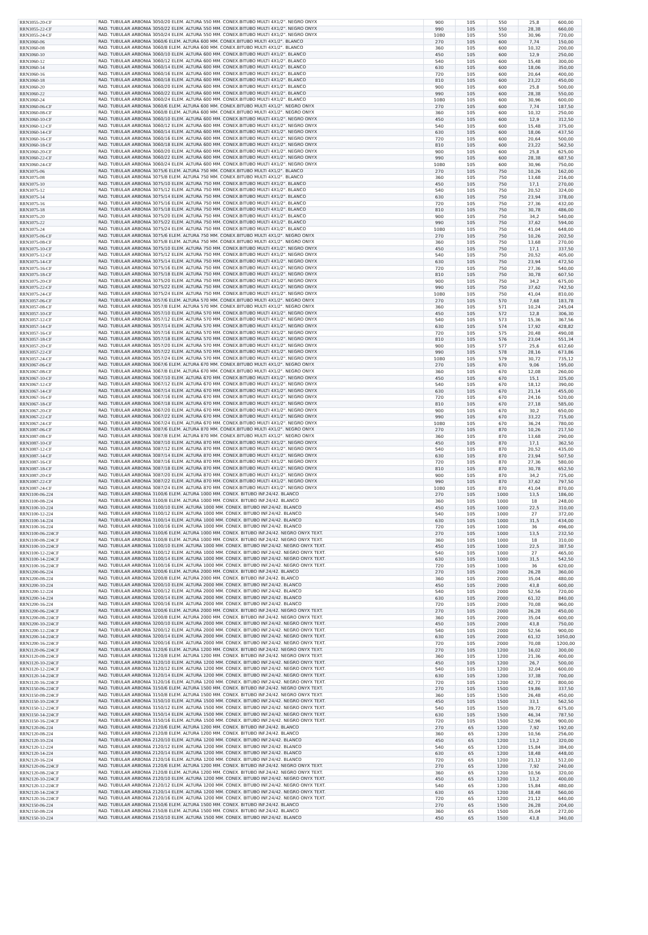| RRN3055-20-CF | RAD. TUBULAR ARBONIA 3050/20 ELEM. ALTURA 550 MM. CONEX.BITUBO MULTI 4X1/2". NEGRO ONYX | 900 | 105 | 550 | 25,8 | 600,00 |
| RRN3055-22-CF | RAD. TUBULAR ARBONIA 3050/22 ELEM. ALTURA 550 MM. CONEX.BITUBO MULTI 4X1/2". NEGRO ONYX | 990 | 105 | 550 | 28,38 | 660,00 |
| RRN3055-24-CF | RAD. TUBULAR ARBONIA 3050/24 ELEM. ALTURA 550 MM. CONEX.BITUBO MULTI 4X1/2". NEGRO ONYX | 1080 | 105 | 550 | 30,96 | 720,00 |
| RRN3060-06 | RAD. TUBULAR ARBONIA 3060/6 ELEM. ALTURA 600 MM. CONEX.BITUBO MULTI 4X1/2". BLANCO | 270 | 105 | 600 | 7,74 | 150,00 |
| RRN3060-08 | RAD. TUBULAR ARBONIA 3060/8 ELEM. ALTURA 600 MM. CONEX.BITUBO MULTI 4X1/2". BLANCO | 360 | 105 | 600 | 10,32 | 200,00 |
| RRN3060-10 | RAD. TUBULAR ARBONIA 3060/10 ELEM. ALTURA 600 MM. CONEX.BITUBO MULTI 4X1/2". BLANCO | 450 | 105 | 600 | 12,9 | 250,00 |
| RRN3060-12 | RAD. TUBULAR ARBONIA 3060/12 ELEM. ALTURA 600 MM. CONEX.BITUBO MULTI 4X1/2". BLANCO | 540 | 105 | 600 | 15,48 | 300,00 |
| RRN3060-14 | RAD. TUBULAR ARBONIA 3060/14 ELEM. ALTURA 600 MM. CONEX.BITUBO MULTI 4X1/2". BLANCO | 630 | 105 | 600 | 18,06 | 350,00 |
| RRN3060-16 | RAD. TUBULAR ARBONIA 3060/16 ELEM. ALTURA 600 MM. CONEX.BITUBO MULTI 4X1/2". BLANCO | 720 | 105 | 600 | 20,64 | 400,00 |
| RRN3060-18 | RAD. TUBULAR ARBONIA 3060/18 ELEM. ALTURA 600 MM. CONEX.BITUBO MULTI 4X1/2". BLANCO | 810 | 105 | 600 | 23,22 | 450,00 |
| RRN3060-20 | RAD. TUBULAR ARBONIA 3060/20 ELEM. ALTURA 600 MM. CONEX.BITUBO MULTI 4X1/2". BLANCO | 900 | 105 | 600 | 25,8 | 500,00 |
| RRN3060-22 | RAD. TUBULAR ARBONIA 3060/22 ELEM. ALTURA 600 MM. CONEX.BITUBO MULTI 4X1/2". BLANCO | 990 | 105 | 600 | 28,38 | 550,00 |
| RRN3060-24 | RAD. TUBULAR ARBONIA 3060/24 ELEM. ALTURA 600 MM. CONEX.BITUBO MULTI 4X1/2". BLANCO | 1080 | 105 | 600 | 30,96 | 600,00 |
| RRN3060-06-CF | RAD. TUBULAR ARBONIA 3060/6 ELEM. ALTURA 600 MM. CONEX.BITUBO MULTI 4X1/2". NEGRO ONYX | 270 | 105 | 600 | 7,74 | 187,50 |
| RRN3060-08-CF | RAD. TUBULAR ARBONIA 3060/8 ELEM. ALTURA 600 MM. CONEX.BITUBO MULTI 4X1/2". NEGRO ONYX | 360 | 105 | 600 | 10,32 | 250,00 |
| RRN3060-10-CF | RAD. TUBULAR ARBONIA 3060/10 ELEM. ALTURA 600 MM. CONEX.BITUBO MULTI 4X1/2". NEGRO ONYX | 450 | 105 | 600 | 12,9 | 312,50 |
| RRN3060-12-CF | RAD. TUBULAR ARBONIA 3060/12 ELEM. ALTURA 600 MM. CONEX.BITUBO MULTI 4X1/2". NEGRO ONYX | 540 | 105 | 600 | 15,48 | 375,00 |
| RRN3060-14-CF | RAD. TUBULAR ARBONIA 3060/14 ELEM. ALTURA 600 MM. CONEX.BITUBO MULTI 4X1/2". NEGRO ONYX | 630 | 105 | 600 | 18,06 | 437,50 |
| RRN3060-16-CF | RAD. TUBULAR ARBONIA 3060/16 ELEM. ALTURA 600 MM. CONEX.BITUBO MULTI 4X1/2". NEGRO ONYX | 720 | 105 | 600 | 20,64 | 500,00 |
| RRN3060-18-CF | RAD. TUBULAR ARBONIA 3060/18 ELEM. ALTURA 600 MM. CONEX.BITUBO MULTI 4X1/2". NEGRO ONYX | 810 | 105 | 600 | 23,22 | 562,50 |
| RRN3060-20-CF | RAD. TUBULAR ARBONIA 3060/20 ELEM. ALTURA 600 MM. CONEX.BITUBO MULTI 4X1/2". NEGRO ONYX | 900 | 105 | 600 | 25,8 | 625,00 |
| RRN3060-22-CF | RAD. TUBULAR ARBONIA 3060/22 ELEM. ALTURA 600 MM. CONEX.BITUBO MULTI 4X1/2". NEGRO ONYX | 990 | 105 | 600 | 28,38 | 687,50 |
| RRN3060-24-CF | RAD. TUBULAR ARBONIA 3060/24 ELEM. ALTURA 600 MM. CONEX.BITUBO MULTI 4X1/2". NEGRO ONYX | 1080 | 105 | 600 | 30,96 | 750,00 |
| RRN3075-06 | RAD. TUBULAR ARBONIA 3075/6 ELEM. ALTURA 750 MM. CONEX.BITUBO MULTI 4X1/2". BLANCO | 270 | 105 | 750 | 10,26 | 162,00 |
| RRN3075-08 | RAD. TUBULAR ARBONIA 3075/8 ELEM. ALTURA 750 MM. CONEX.BITUBO MULTI 4X1/2". BLANCO | 360 | 105 | 750 | 13,68 | 216,00 |
| RRN3075-10 | RAD. TUBULAR ARBONIA 3075/10 ELEM. ALTURA 750 MM. CONEX.BITUBO MULTI 4X1/2". BLANCO | 450 | 105 | 750 | 17,1 | 270,00 |
| RRN3075-12 | RAD. TUBULAR ARBONIA 3075/12 ELEM. ALTURA 750 MM. CONEX.BITUBO MULTI 4X1/2". BLANCO | 540 | 105 | 750 | 20,52 | 324,00 |
| RRN3075-14 | RAD. TUBULAR ARBONIA 3075/14 ELEM. ALTURA 750 MM. CONEX.BITUBO MULTI 4X1/2". BLANCO | 630 | 105 | 750 | 23,94 | 378,00 |
| RRN3075-16 | RAD. TUBULAR ARBONIA 3075/16 ELEM. ALTURA 750 MM. CONEX.BITUBO MULTI 4X1/2". BLANCO | 720 | 105 | 750 | 27,36 | 432,00 |
| RRN3075-18 | RAD. TUBULAR ARBONIA 3075/18 ELEM. ALTURA 750 MM. CONEX.BITUBO MULTI 4X1/2". BLANCO | 810 | 105 | 750 | 30,78 | 486,00 |
| RRN3075-20 | RAD. TUBULAR ARBONIA 3075/20 ELEM. ALTURA 750 MM. CONEX.BITUBO MULTI 4X1/2". BLANCO | 900 | 105 | 750 | 34,2 | 540,00 |
| RRN3075-22 | RAD. TUBULAR ARBONIA 3075/22 ELEM. ALTURA 750 MM. CONEX.BITUBO MULTI 4X1/2". BLANCO | 990 | 105 | 750 | 37,62 | 594,00 |
| RRN3075-24 | RAD. TUBULAR ARBONIA 3075/24 ELEM. ALTURA 750 MM. CONEX.BITUBO MULTI 4X1/2". BLANCO | 1080 | 105 | 750 | 41,04 | 648,00 |
| RRN3075-06-CF | RAD. TUBULAR ARBONIA 3075/6 ELEM. ALTURA 750 MM. CONEX.BITUBO MULTI 4X1/2". NEGRO ONYX | 270 | 105 | 750 | 10,26 | 202,50 |
| RRN3075-08-CF | RAD. TUBULAR ARBONIA 3075/8 ELEM. ALTURA 750 MM. CONEX.BITUBO MULTI 4X1/2". NEGRO ONYX | 360 | 105 | 750 | 13,68 | 270,00 |
| RRN3075-10-CF | RAD. TUBULAR ARBONIA 3075/10 ELEM. ALTURA 750 MM. CONEX.BITUBO MULTI 4X1/2". NEGRO ONYX | 450 | 105 | 750 | 17,1 | 337,50 |
| RRN3075-12-CF | RAD. TUBULAR ARBONIA 3075/12 ELEM. ALTURA 750 MM. CONEX.BITUBO MULTI 4X1/2". NEGRO ONYX | 540 | 105 | 750 | 20,52 | 405,00 |
| RRN3075-14-CF | RAD. TUBULAR ARBONIA 3075/14 ELEM. ALTURA 750 MM. CONEX.BITUBO MULTI 4X1/2". NEGRO ONYX | 630 | 105 | 750 | 23,94 | 472,50 |
| RRN3075-16-CF | RAD. TUBULAR ARBONIA 3075/16 ELEM. ALTURA 750 MM. CONEX.BITUBO MULTI 4X1/2". NEGRO ONYX | 720 | 105 | 750 | 27,36 | 540,00 |
| RRN3075-18-CF | RAD. TUBULAR ARBONIA 3075/18 ELEM. ALTURA 750 MM. CONEX.BITUBO MULTI 4X1/2". NEGRO ONYX | 810 | 105 | 750 | 30,78 | 607,50 |
| RRN3075-20-CF | RAD. TUBULAR ARBONIA 3075/20 ELEM. ALTURA 750 MM. CONEX.BITUBO MULTI 4X1/2". NEGRO ONYX | 900 | 105 | 750 | 34,2 | 675,00 |
| RRN3075-22-CF | RAD. TUBULAR ARBONIA 3075/22 ELEM. ALTURA 750 MM. CONEX.BITUBO MULTI 4X1/2". NEGRO ONYX | 990 | 105 | 750 | 37,62 | 742,50 |
| RRN3075-24-CF | RAD. TUBULAR ARBONIA 3075/24 ELEM. ALTURA 750 MM. CONEX.BITUBO MULTI 4X1/2". NEGRO ONYX | 1080 | 105 | 750 | 41,04 | 810,00 |
| RRN3057-06-CF | RAD. TUBULAR ARBONIA 3057/6 ELEM. ALTURA 570 MM. CONEX.BITUBO MULTI 4X1/2". NEGRO ONYX | 270 | 105 | 570 | 7,68 | 183,78 |
| RRN3057-08-CF | RAD. TUBULAR ARBONIA 3057/8 ELEM. ALTURA 570 MM. CONEX.BITUBO MULTI 4X1/2". NEGRO ONYX | 360 | 105 | 571 | 10,24 | 245,04 |
| RRN3057-10-CF | RAD. TUBULAR ARBONIA 3057/10 ELEM. ALTURA 570 MM. CONEX.BITUBO MULTI 4X1/2". NEGRO ONYX | 450 | 105 | 572 | 12,8 | 306,30 |
| RRN3057-12-CF | RAD. TUBULAR ARBONIA 3057/12 ELEM. ALTURA 570 MM. CONEX.BITUBO MULTI 4X1/2". NEGRO ONYX | 540 | 105 | 573 | 15,36 | 367,56 |
| RRN3057-14-CF | RAD. TUBULAR ARBONIA 3057/14 ELEM. ALTURA 570 MM. CONEX.BITUBO MULTI 4X1/2". NEGRO ONYX | 630 | 105 | 574 | 17,92 | 428,82 |
| RRN3057-16-CF | RAD. TUBULAR ARBONIA 3057/16 ELEM. ALTURA 570 MM. CONEX.BITUBO MULTI 4X1/2". NEGRO ONYX | 720 | 105 | 575 | 20,48 | 490,08 |
| RRN3057-18-CF | RAD. TUBULAR ARBONIA 3057/18 ELEM. ALTURA 570 MM. CONEX.BITUBO MULTI 4X1/2". NEGRO ONYX | 810 | 105 | 576 | 23,04 | 551,34 |
| RRN3057-20-CF | RAD. TUBULAR ARBONIA 3057/20 ELEM. ALTURA 570 MM. CONEX.BITUBO MULTI 4X1/2". NEGRO ONYX | 900 | 105 | 577 | 25,6 | 612,60 |
| RRN3057-22-CF | RAD. TUBULAR ARBONIA 3057/22 ELEM. ALTURA 570 MM. CONEX.BITUBO MULTI 4X1/2". NEGRO ONYX | 990 | 105 | 578 | 28,16 | 673,86 |
| RRN3057-24-CF | RAD. TUBULAR ARBONIA 3057/24 ELEM. ALTURA 570 MM. CONEX.BITUBO MULTI 4X1/2". NEGRO ONYX | 1080 | 105 | 579 | 30,72 | 735,12 |
| RRN3067-06-CF | RAD. TUBULAR ARBONIA 3067/6 ELEM. ALTURA 670 MM. CONEX.BITUBO MULTI 4X1/2". NEGRO ONYX | 270 | 105 | 670 | 9,06 | 195,00 |
| RRN3067-08-CF | RAD. TUBULAR ARBONIA 3067/8 ELEM. ALTURA 670 MM. CONEX.BITUBO MULTI 4X1/2". NEGRO ONYX | 360 | 105 | 670 | 12,08 | 260,00 |
| RRN3067-10-CF | RAD. TUBULAR ARBONIA 3067/10 ELEM. ALTURA 670 MM. CONEX.BITUBO MULTI 4X1/2". NEGRO ONYX | 450 | 105 | 670 | 15,1 | 325,00 |
| RRN3067-12-CF | RAD. TUBULAR ARBONIA 3067/12 ELEM. ALTURA 670 MM. CONEX.BITUBO MULTI 4X1/2". NEGRO ONYX | 540 | 105 | 670 | 18,12 | 390,00 |
| RRN3067-14-CF | RAD. TUBULAR ARBONIA 3067/14 ELEM. ALTURA 670 MM. CONEX.BITUBO MULTI 4X1/2". NEGRO ONYX | 630 | 105 | 670 | 21,14 | 455,00 |
| RRN3067-16-CF | RAD. TUBULAR ARBONIA 3067/16 ELEM. ALTURA 670 MM. CONEX.BITUBO MULTI 4X1/2". NEGRO ONYX | 720 | 105 | 670 | 24,16 | 520,00 |
| RRN3067-18-CF | RAD. TUBULAR ARBONIA 3067/18 ELEM. ALTURA 670 MM. CONEX.BITUBO MULTI 4X1/2". NEGRO ONYX | 810 | 105 | 670 | 27,18 | 585,00 |
| RRN3067-20-CF | RAD. TUBULAR ARBONIA 3067/20 ELEM. ALTURA 670 MM. CONEX.BITUBO MULTI 4X1/2". NEGRO ONYX | 900 | 105 | 670 | 30,2 | 650,00 |
| RRN3067-22-CF | RAD. TUBULAR ARBONIA 3067/22 ELEM. ALTURA 670 MM. CONEX.BITUBO MULTI 4X1/2". NEGRO ONYX | 990 | 105 | 670 | 33,22 | 715,00 |
| RRN3067-24-CF | RAD. TUBULAR ARBONIA 3067/24 ELEM. ALTURA 670 MM. CONEX.BITUBO MULTI 4X1/2". NEGRO ONYX | 1080 | 105 | 670 | 36,24 | 780,00 |
| RRN3087-06-CF | RAD. TUBULAR ARBONIA 3087/6 ELEM. ALTURA 870 MM. CONEX.BITUBO MULTI 4X1/2". NEGRO ONYX | 270 | 105 | 870 | 10,26 | 217,50 |
| RRN3087-08-CF | RAD. TUBULAR ARBONIA 3087/8 ELEM. ALTURA 870 MM. CONEX.BITUBO MULTI 4X1/2". NEGRO ONYX | 360 | 105 | 870 | 13,68 | 290,00 |
| RRN3087-10-CF | RAD. TUBULAR ARBONIA 3087/10 ELEM. ALTURA 870 MM. CONEX.BITUBO MULTI 4X1/2". NEGRO ONYX | 450 | 105 | 870 | 17,1 | 362,50 |
| RRN3087-12-CF | RAD. TUBULAR ARBONIA 3087/12 ELEM. ALTURA 870 MM. CONEX.BITUBO MULTI 4X1/2". NEGRO ONYX | 540 | 105 | 870 | 20,52 | 435,00 |
| RRN3087-14-CF | RAD. TUBULAR ARBONIA 3087/14 ELEM. ALTURA 870 MM. CONEX.BITUBO MULTI 4X1/2". NEGRO ONYX | 630 | 105 | 870 | 23,94 | 507,50 |
| RRN3087-16-CF | RAD. TUBULAR ARBONIA 3087/16 ELEM. ALTURA 870 MM. CONEX.BITUBO MULTI 4X1/2". NEGRO ONYX | 720 | 105 | 870 | 27,36 | 580,00 |
| RRN3087-18-CF | RAD. TUBULAR ARBONIA 3087/18 ELEM. ALTURA 870 MM. CONEX.BITUBO MULTI 4X1/2". NEGRO ONYX | 810 | 105 | 870 | 30,78 | 652,50 |
| RRN3087-20-CF | RAD. TUBULAR ARBONIA 3087/20 ELEM. ALTURA 870 MM. CONEX.BITUBO MULTI 4X1/2". NEGRO ONYX | 900 | 105 | 870 | 34,2 | 725,00 |
| RRN3087-22-CF | RAD. TUBULAR ARBONIA 3087/22 ELEM. ALTURA 870 MM. CONEX.BITUBO MULTI 4X1/2". NEGRO ONYX | 990 | 105 | 870 | 37,62 | 797,50 |
| RRN3087-24-CF | RAD. TUBULAR ARBONIA 3087/24 ELEM. ALTURA 870 MM. CONEX.BITUBO MULTI 4X1/2". NEGRO ONYX | 1080 | 105 | 870 | 41,04 | 870,00 |
| RRN3100-06-224 | RAD. TUBULAR ARBONIA 3100/6 ELEM. ALTURA 1000 MM. CONEX. BITUBO INF.24/42. BLANCO | 270 | 105 | 1000 | 13,5 | 186,00 |
| RRN3100-08-224 | RAD. TUBULAR ARBONIA 3100/8 ELEM. ALTURA 1000 MM. CONEX. BITUBO INF.24/42. BLANCO | 360 | 105 | 1000 | 18 | 248,00 |
| RRN3100-10-224 | RAD. TUBULAR ARBONIA 3100/10 ELEM. ALTURA 1000 MM. CONEX. BITUBO INF.24/42. BLANCO | 450 | 105 | 1000 | 22,5 | 310,00 |
| RRN3100-12-224 | RAD. TUBULAR ARBONIA 3100/12 ELEM. ALTURA 1000 MM. CONEX. BITUBO INF.24/42. BLANCO | 540 | 105 | 1000 | 27 | 372,00 |
| RRN3100-14-224 | RAD. TUBULAR ARBONIA 3100/14 ELEM. ALTURA 1000 MM. CONEX. BITUBO INF.24/42. BLANCO | 630 | 105 | 1000 | 31,5 | 434,00 |
| RRN3100-16-224 | RAD. TUBULAR ARBONIA 3100/16 ELEM. ALTURA 1000 MM. CONEX. BITUBO INF.24/42. BLANCO | 720 | 105 | 1000 | 36 | 496,00 |
| RRN3100-06-224CF | RAD. TUBULAR ARBONIA 3100/6 ELEM. ALTURA 1000 MM. CONEX. BITUBO INF.24/42. NEGRO ONYX TEXT. | 270 | 105 | 1000 | 13,5 | 232,50 |
| RRN3100-08-224CF | RAD. TUBULAR ARBONIA 3100/8 ELEM. ALTURA 1000 MM. CONEX. BITUBO INF.24/42. NEGRO ONYX TEXT. | 360 | 105 | 1000 | 18 | 310,00 |
| RRN3100-10-224CF | RAD. TUBULAR ARBONIA 3100/10 ELEM. ALTURA 1000 MM. CONEX. BITUBO INF.24/42. NEGRO ONYX TEXT. | 450 | 105 | 1000 | 22,5 | 387,50 |
| RRN3100-12-224CF | RAD. TUBULAR ARBONIA 3100/12 ELEM. ALTURA 1000 MM. CONEX. BITUBO INF.24/42. NEGRO ONYX TEXT. | 540 | 105 | 1000 | 27 | 465,00 |
| RRN3100-14-224CF | RAD. TUBULAR ARBONIA 3100/14 ELEM. ALTURA 1000 MM. CONEX. BITUBO INF.24/42. NEGRO ONYX TEXT. | 630 | 105 | 1000 | 31,5 | 542,50 |
| RRN3100-16-224CF | RAD. TUBULAR ARBONIA 3100/16 ELEM. ALTURA 1000 MM. CONEX. BITUBO INF.24/42. NEGRO ONYX TEXT. | 720 | 105 | 1000 | 36 | 620,00 |
| RRN3200-06-224 | RAD. TUBULAR ARBONIA 3200/6 ELEM. ALTURA 2000 MM. CONEX. BITUBO INF.24/42. BLANCO | 270 | 105 | 2000 | 26,28 | 360,00 |
| RRN3200-08-224 | RAD. TUBULAR ARBONIA 3200/8 ELEM. ALTURA 2000 MM. CONEX. BITUBO INF.24/42. BLANCO | 360 | 105 | 2000 | 35,04 | 480,00 |
| RRN3200-10-224 | RAD. TUBULAR ARBONIA 3200/10 ELEM. ALTURA 2000 MM. CONEX. BITUBO INF.24/42. BLANCO | 450 | 105 | 2000 | 43,8 | 600,00 |
| RRN3200-12-224 | RAD. TUBULAR ARBONIA 3200/12 ELEM. ALTURA 2000 MM. CONEX. BITUBO INF.24/42. BLANCO | 540 | 105 | 2000 | 52,56 | 720,00 |
| RRN3200-14-224 | RAD. TUBULAR ARBONIA 3200/14 ELEM. ALTURA 2000 MM. CONEX. BITUBO INF.24/42. BLANCO | 630 | 105 | 2000 | 61,32 | 840,00 |
| RRN3200-16-224 | RAD. TUBULAR ARBONIA 3200/16 ELEM. ALTURA 2000 MM. CONEX. BITUBO INF.24/42. BLANCO | 720 | 105 | 2000 | 70,08 | 960,00 |
| RRN3200-06-224CF | RAD. TUBULAR ARBONIA 3200/6 ELEM. ALTURA 2000 MM. CONEX. BITUBO INF.24/42. NEGRO ONYX TEXT. | 270 | 105 | 2000 | 26,28 | 450,00 |
| RRN3200-08-224CF | RAD. TUBULAR ARBONIA 3200/8 ELEM. ALTURA 2000 MM. CONEX. BITUBO INF.24/42. NEGRO ONYX TEXT. | 360 | 105 | 2000 | 35,04 | 600,00 |
| RRN3200-10-224CF | RAD. TUBULAR ARBONIA 3200/10 ELEM. ALTURA 2000 MM. CONEX. BITUBO INF.24/42. NEGRO ONYX TEXT. | 450 | 105 | 2000 | 43,8 | 750,00 |
| RRN3200-12-224CF | RAD. TUBULAR ARBONIA 3200/12 ELEM. ALTURA 2000 MM. CONEX. BITUBO INF.24/42. NEGRO ONYX TEXT. | 540 | 105 | 2000 | 52,56 | 900,00 |
| RRN3200-14-224CF | RAD. TUBULAR ARBONIA 3200/14 ELEM. ALTURA 2000 MM. CONEX. BITUBO INF.24/42. NEGRO ONYX TEXT. | 630 | 105 | 2000 | 61,32 | 1050,00 |
| RRN3200-16-224CF | RAD. TUBULAR ARBONIA 3200/16 ELEM. ALTURA 2000 MM. CONEX. BITUBO INF.24/42. NEGRO ONYX TEXT. | 720 | 105 | 2000 | 70,08 | 1200,00 |
| RRN3120-06-224CF | RAD. TUBULAR ARBONIA 3120/6 ELEM. ALTURA 1200 MM. CONEX. BITUBO INF.24/42. NEGRO ONYX TEXT. | 270 | 105 | 1200 | 16,02 | 300,00 |
| RRN3120-08-224CF | RAD. TUBULAR ARBONIA 3120/8 ELEM. ALTURA 1200 MM. CONEX. BITUBO INF.24/42. NEGRO ONYX TEXT. | 360 | 105 | 1200 | 21,36 | 400,00 |
| RRN3120-10-224CF | RAD. TUBULAR ARBONIA 3120/10 ELEM. ALTURA 1200 MM. CONEX. BITUBO INF.24/42. NEGRO ONYX TEXT. | 450 | 105 | 1200 | 26,7 | 500,00 |
| RRN3120-12-224CF | RAD. TUBULAR ARBONIA 3120/12 ELEM. ALTURA 1200 MM. CONEX. BITUBO INF.24/42. NEGRO ONYX TEXT. | 540 | 105 | 1200 | 32,04 | 600,00 |
| RRN3120-14-224CF | RAD. TUBULAR ARBONIA 3120/14 ELEM. ALTURA 1200 MM. CONEX. BITUBO INF.24/42. NEGRO ONYX TEXT. | 630 | 105 | 1200 | 37,38 | 700,00 |
| RRN3120-16-224CF | RAD. TUBULAR ARBONIA 3120/16 ELEM. ALTURA 1200 MM. CONEX. BITUBO INF.24/42. NEGRO ONYX TEXT. | 720 | 105 | 1200 | 42,72 | 800,00 |
| RRN3150-06-224CF | RAD. TUBULAR ARBONIA 3150/6 ELEM. ALTURA 1500 MM. CONEX. BITUBO INF.24/42. NEGRO ONYX TEXT. | 270 | 105 | 1500 | 19,86 | 337,50 |
| RRN3150-08-224CF | RAD. TUBULAR ARBONIA 3150/8 ELEM. ALTURA 1500 MM. CONEX. BITUBO INF.24/42. NEGRO ONYX TEXT. | 360 | 105 | 1500 | 26,48 | 450,00 |
| RRN3150-10-224CF | RAD. TUBULAR ARBONIA 3150/10 ELEM. ALTURA 1500 MM. CONEX. BITUBO INF.24/42. NEGRO ONYX TEXT. | 450 | 105 | 1500 | 33,1 | 562,50 |
| RRN3150-12-224CF | RAD. TUBULAR ARBONIA 3150/12 ELEM. ALTURA 1500 MM. CONEX. BITUBO INF.24/42. NEGRO ONYX TEXT. | 540 | 105 | 1500 | 39,72 | 675,00 |
| RRN3150-14-224CF | RAD. TUBULAR ARBONIA 3150/14 ELEM. ALTURA 1500 MM. CONEX. BITUBO INF.24/42. NEGRO ONYX TEXT. | 630 | 105 | 1500 | 46,34 | 787,50 |
| RRN3150-16-224CF | RAD. TUBULAR ARBONIA 3150/16 ELEM. ALTURA 1500 MM. CONEX. BITUBO INF.24/42. NEGRO ONYX TEXT. | 720 | 105 | 1500 | 52,96 | 900,00 |
| RRN2120-06-224 | RAD. TUBULAR ARBONIA 2120/6 ELEM. ALTURA 1200 MM. CONEX. BITUBO INF.24/42. BLANCO | 270 | 65 | 1200 | 7,92 | 192,00 |
| RRN2120-08-224 | RAD. TUBULAR ARBONIA 2120/8 ELEM. ALTURA 1200 MM. CONEX. BITUBO INF.24/42. BLANCO | 360 | 65 | 1200 | 10,56 | 256,00 |
| RRN2120-10-224 | RAD. TUBULAR ARBONIA 2120/10 ELEM. ALTURA 1200 MM. CONEX. BITUBO INF.24/42. BLANCO | 450 | 65 | 1200 | 13,2 | 320,00 |
| RRN2120-12-224 | RAD. TUBULAR ARBONIA 2120/12 ELEM. ALTURA 1200 MM. CONEX. BITUBO INF.24/42. BLANCO | 540 | 65 | 1200 | 15,84 | 384,00 |
| RRN2120-14-224 | RAD. TUBULAR ARBONIA 2120/14 ELEM. ALTURA 1200 MM. CONEX. BITUBO INF.24/42. BLANCO | 630 | 65 | 1200 | 18,48 | 448,00 |
| RRN2120-16-224 | RAD. TUBULAR ARBONIA 2120/16 ELEM. ALTURA 1200 MM. CONEX. BITUBO INF.24/42. BLANCO | 720 | 65 | 1200 | 21,12 | 512,00 |
| RRN2120-06-224CF | RAD. TUBULAR ARBONIA 2120/6 ELEM. ALTURA 1200 MM. CONEX. BITUBO INF.24/42. NEGRO ONYX TEXT. | 270 | 65 | 1200 | 7,92 | 240,00 |
| RRN2120-08-224CF | RAD. TUBULAR ARBONIA 2120/8 ELEM. ALTURA 1200 MM. CONEX. BITUBO INF.24/42. NEGRO ONYX TEXT. | 360 | 65 | 1200 | 10,56 | 320,00 |
| RRN2120-10-224CF | RAD. TUBULAR ARBONIA 2120/10 ELEM. ALTURA 1200 MM. CONEX. BITUBO INF.24/42. NEGRO ONYX TEXT. | 450 | 65 | 1200 | 13,2 | 400,00 |
| RRN2120-12-224CF | RAD. TUBULAR ARBONIA 2120/12 ELEM. ALTURA 1200 MM. CONEX. BITUBO INF.24/42. NEGRO ONYX TEXT. | 540 | 65 | 1200 | 15,84 | 480,00 |
| RRN2120-14-224CF | RAD. TUBULAR ARBONIA 2120/14 ELEM. ALTURA 1200 MM. CONEX. BITUBO INF.24/42. NEGRO ONYX TEXT. | 630 | 65 | 1200 | 18,48 | 560,00 |
| RRN2120-16-224CF | RAD. TUBULAR ARBONIA 2120/16 ELEM. ALTURA 1200 MM. CONEX. BITUBO INF.24/42. NEGRO ONYX TEXT. | 720 | 65 | 1200 | 21,12 | 640,00 |
| RRN2150-06-224 | RAD. TUBULAR ARBONIA 2150/6 ELEM. ALTURA 1500 MM. CONEX. BITUBO INF.24/42. BLANCO | 270 | 65 | 1500 | 26,28 | 204,00 |
| RRN2150-08-224 | RAD. TUBULAR ARBONIA 2150/8 ELEM. ALTURA 1500 MM. CONEX. BITUBO INF.24/42. BLANCO | 360 | 65 | 1500 | 35,04 | 272,00 |
| RRN2150-10-224 | RAD. TUBULAR ARBONIA 2150/10 ELEM. ALTURA 1500 MM. CONEX. BITUBO INF.24/42. BLANCO | 450 | 65 | 1500 | 43,8 | 340,00 |